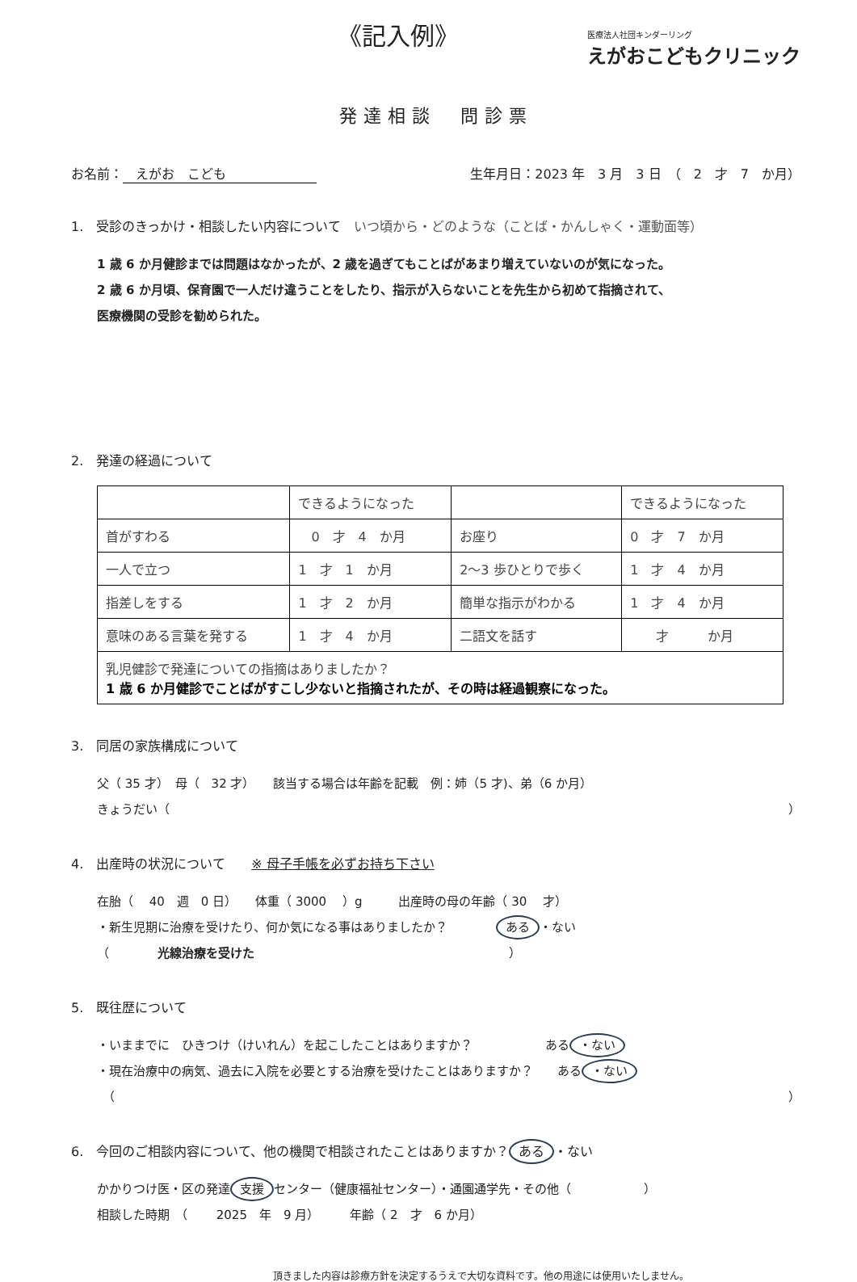《記入例》
医療法人社団キンダーリング
えがおこどもクリニック
発達相談　問診票
お名前：　えがお　こども 生年月日：2023 年　3 月　3 日　（　2　才　7　か月）
1.　受診のきっかけ・相談したい内容について　いつ頃から・どのような（ことば・かんしゃく・運動面等）
1 歳 6 か月健診までは問題はなかったが、2 歳を過ぎてもことばがあまり増えていないのが気になった。
2 歳 6 か月頃、保育園で一人だけ違うことをしたり、指示が入らないことを先生から初めて指摘されて、
医療機関の受診を勧められた。
2.　発達の経過について
| | できるようになった | | できるようになった |
| 首がすわる | 0 才 4 か月 | お座り | 0 才 7 か月 |
| 一人で立つ | 1 才 1 か月 | 2〜3 歩ひとりで歩く | 1 才 4 か月 |
| 指差しをする | 1 才 2 か月 | 簡単な指示がわかる | 1 才 4 か月 |
| 意味のある言葉を発する | 1 才 4 か月 | 二語文を話す | 才 か月 |
| 乳児健診で発達についての指摘はありましたか？ 1 歳 6 か月健診でことばがすこし少ないと指摘されたが、その時は経過観察になった。 | | | |
3.　同居の家族構成について
父（ 35 才）　母（　32 才）　　該当する場合は年齢を記載　例：姉（5 才)、弟（6 か月）
きょうだい（ ）
4.　出産時の状況について　　※ 母子手帳を必ずお持ち下さい
在胎（　 40　週　0 日）　　体重（ 3000　 ）g　　　出産時の母の年齢（ 30　 才）
・新生児期に治療を受けたり、何か気になる事はありましたか？　　　　ある ・ない
（　　　　光線治療を受けた　　　　　　　　　　　　　　　　　　　　　）
5.　既往歴について
・いままでに　ひきつけ（けいれん）を起こしたことはありますか？　　　　　　ある ・ない
・現在治療中の病気、過去に入院を必要とする治療を受けたことはありますか？　　ある ・ない
　（ ）
6.　今回のご相談内容について、他の機関で相談されたことはありますか？ ある ・ない
かかりつけ医・区の発達 支援 センター（健康福祉センター）・通園通学先・その他（　　　　　　）
相談した時期　（　　 2025　年　9 月）　　　年齢（ 2　才　6 か月）
頂きました内容は診療方針を決定するうえで大切な資料です。他の用途には使用いたしません。